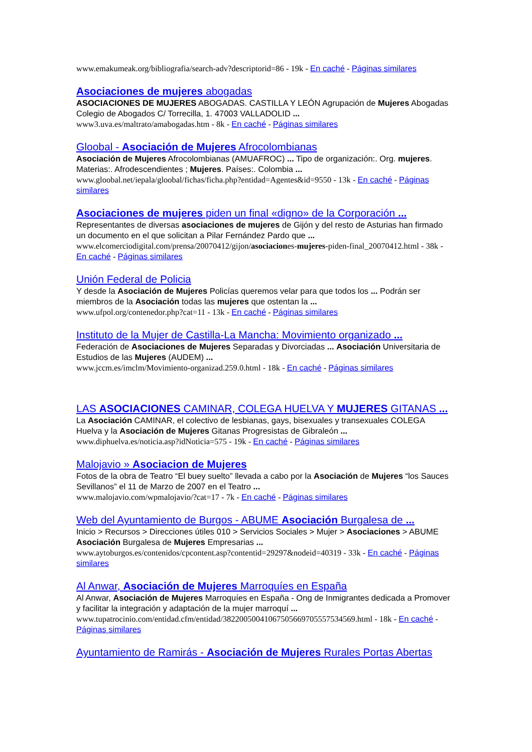www.emakumeak.org/bibliografia/search-adv?descriptorid=86 - 19k - En caché - Páginas similares
Asociaciones de mujeres abogadas
ASOCIACIONES DE MUJERES ABOGADAS. CASTILLA Y LEÓN Agrupación de Mujeres Abogadas Colegio de Abogados C/ Torrecilla, 1. 47003 VALLADOLID ...
www3.uva.es/maltrato/amabogadas.htm - 8k - En caché - Páginas similares
Gloobal - Asociación de Mujeres Afrocolombianas
Asociación de Mujeres Afrocolombianas (AMUAFROC) ... Tipo de organización:. Org. mujeres. Materias:. Afrodescendientes ; Mujeres. Países:. Colombia ...
www.gloobal.net/iepala/gloobal/fichas/ficha.php?entidad=Agentes&id=9550 - 13k - En caché - Páginas similares
Asociaciones de mujeres piden un final «digno» de la Corporación ...
Representantes de diversas asociaciones de mujeres de Gijón y del resto de Asturias han firmado un documento en el que solicitan a Pilar Fernández Pardo que ...
www.elcomerciodigital.com/prensa/20070412/gijon/asociaciones-mujeres-piden-final_20070412.html - 38k - En caché - Páginas similares
Unión Federal de Policia
Y desde la Asociación de Mujeres Policías queremos velar para que todos los ... Podrán ser miembros de la Asociación todas las mujeres que ostentan la ...
www.ufpol.org/contenedor.php?cat=11 - 13k - En caché - Páginas similares
Instituto de la Mujer de Castilla-La Mancha: Movimiento organizado ...
Federación de Asociaciones de Mujeres Separadas y Divorciadas ... Asociación Universitaria de Estudios de las Mujeres (AUDEM) ...
www.jccm.es/imclm/Movimiento-organizad.259.0.html - 18k - En caché - Páginas similares
LAS ASOCIACIONES CAMINAR, COLEGA HUELVA Y MUJERES GITANAS ...
La Asociación CAMINAR, el colectivo de lesbianas, gays, bisexuales y transexuales COLEGA Huelva y la Asociación de Mujeres Gitanas Progresistas de Gibraleón ...
www.diphuelva.es/noticia.asp?idNoticia=575 - 19k - En caché - Páginas similares
Malojavio » Asociacion de Mujeres
Fotos de la obra de Teatro “El buey suelto” llevada a cabo por la Asociación de Mujeres “los Sauces Sevillanos” el 11 de Marzo de 2007 en el Teatro ...
www.malojavio.com/wpmalojavio/?cat=17 - 7k - En caché - Páginas similares
Web del Ayuntamiento de Burgos - ABUME Asociación Burgalesa de ...
Inicio > Recursos > Direcciones útiles 010 > Servicios Sociales > Mujer > Asociaciones > ABUME Asociación Burgalesa de Mujeres Empresarias ...
www.aytoburgos.es/contenidos/cpcontent.asp?contentid=29297&nodeid=40319 - 33k - En caché - Páginas similares
Al Anwar, Asociación de Mujeres Marroquíes en España
Al Anwar, Asociación de Mujeres Marroquíes en España - Ong de Inmigrantes dedicada a Promover y facilitar la integración y adaptación de la mujer marroquí ...
www.tupatrocinio.com/entidad.cfm/entidad/38220050041067505669705557534569.html - 18k - En caché - Páginas similares
Ayuntamiento de Ramirás - Asociación de Mujeres Rurales Portas Abertas